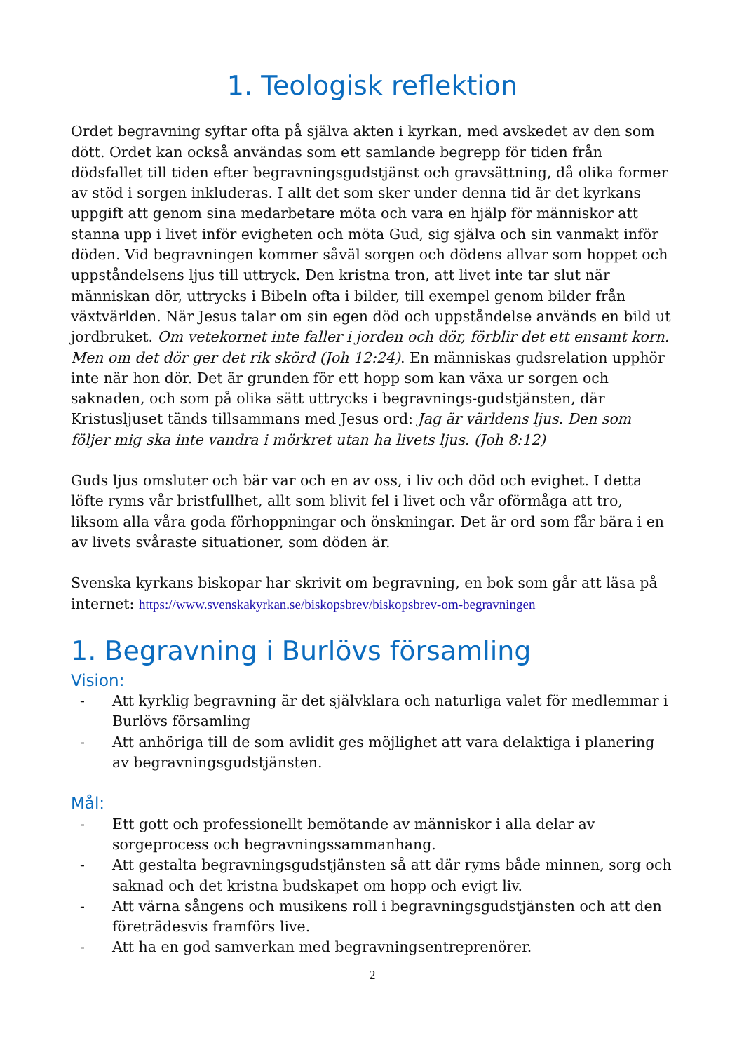1. Teologisk reflektion
Ordet begravning syftar ofta på själva akten i kyrkan, med avskedet av den som dött. Ordet kan också användas som ett samlande begrepp för tiden från dödsfallet till tiden efter begravningsgudstjänst och gravsättning, då olika former av stöd i sorgen inkluderas. I allt det som sker under denna tid är det kyrkans uppgift att genom sina medarbetare möta och vara en hjälp för människor att stanna upp i livet inför evigheten och möta Gud, sig själva och sin vanmakt inför döden. Vid begravningen kommer såväl sorgen och dödens allvar som hoppet och uppståndelsens ljus till uttryck. Den kristna tron, att livet inte tar slut när människan dör, uttrycks i Bibeln ofta i bilder, till exempel genom bilder från växtvärlden. När Jesus talar om sin egen död och uppståndelse används en bild ut jordbruket. Om vetekornet inte faller i jorden och dör, förblir det ett ensamt korn. Men om det dör ger det rik skörd (Joh 12:24). En människas gudsrelation upphör inte när hon dör. Det är grunden för ett hopp som kan växa ur sorgen och saknaden, och som på olika sätt uttrycks i begravnings-gudstjänsten, där Kristusljuset tänds tillsammans med Jesus ord: Jag är världens ljus. Den som följer mig ska inte vandra i mörkret utan ha livets ljus. (Joh 8:12)
Guds ljus omsluter och bär var och en av oss, i liv och död och evighet. I detta löfte ryms vår bristfullhet, allt som blivit fel i livet och vår oförmåga att tro, liksom alla våra goda förhoppningar och önskningar. Det är ord som får bära i en av livets svåraste situationer, som döden är.
Svenska kyrkans biskopar har skrivit om begravning, en bok som går att läsa på internet: https://www.svenskakyrkan.se/biskopsbrev/biskopsbrev-om-begravningen
1. Begravning i Burlövs församling
Vision:
- Att kyrklig begravning är det självklara och naturliga valet för medlemmar i Burlövs församling
- Att anhöriga till de som avlidit ges möjlighet att vara delaktiga i planering av begravningsgudstjänsten.
Mål:
- Ett gott och professionellt bemötande av människor i alla delar av sorgeprocess och begravningssammanhang.
- Att gestalta begravningsgudstjänsten så att där ryms både minnen, sorg och saknad och det kristna budskapet om hopp och evigt liv.
- Att värna sångens och musikens roll i begravningsgudstjänsten och att den företrädesvis framförs live.
- Att ha en god samverkan med begravningsentreprenörer.
2